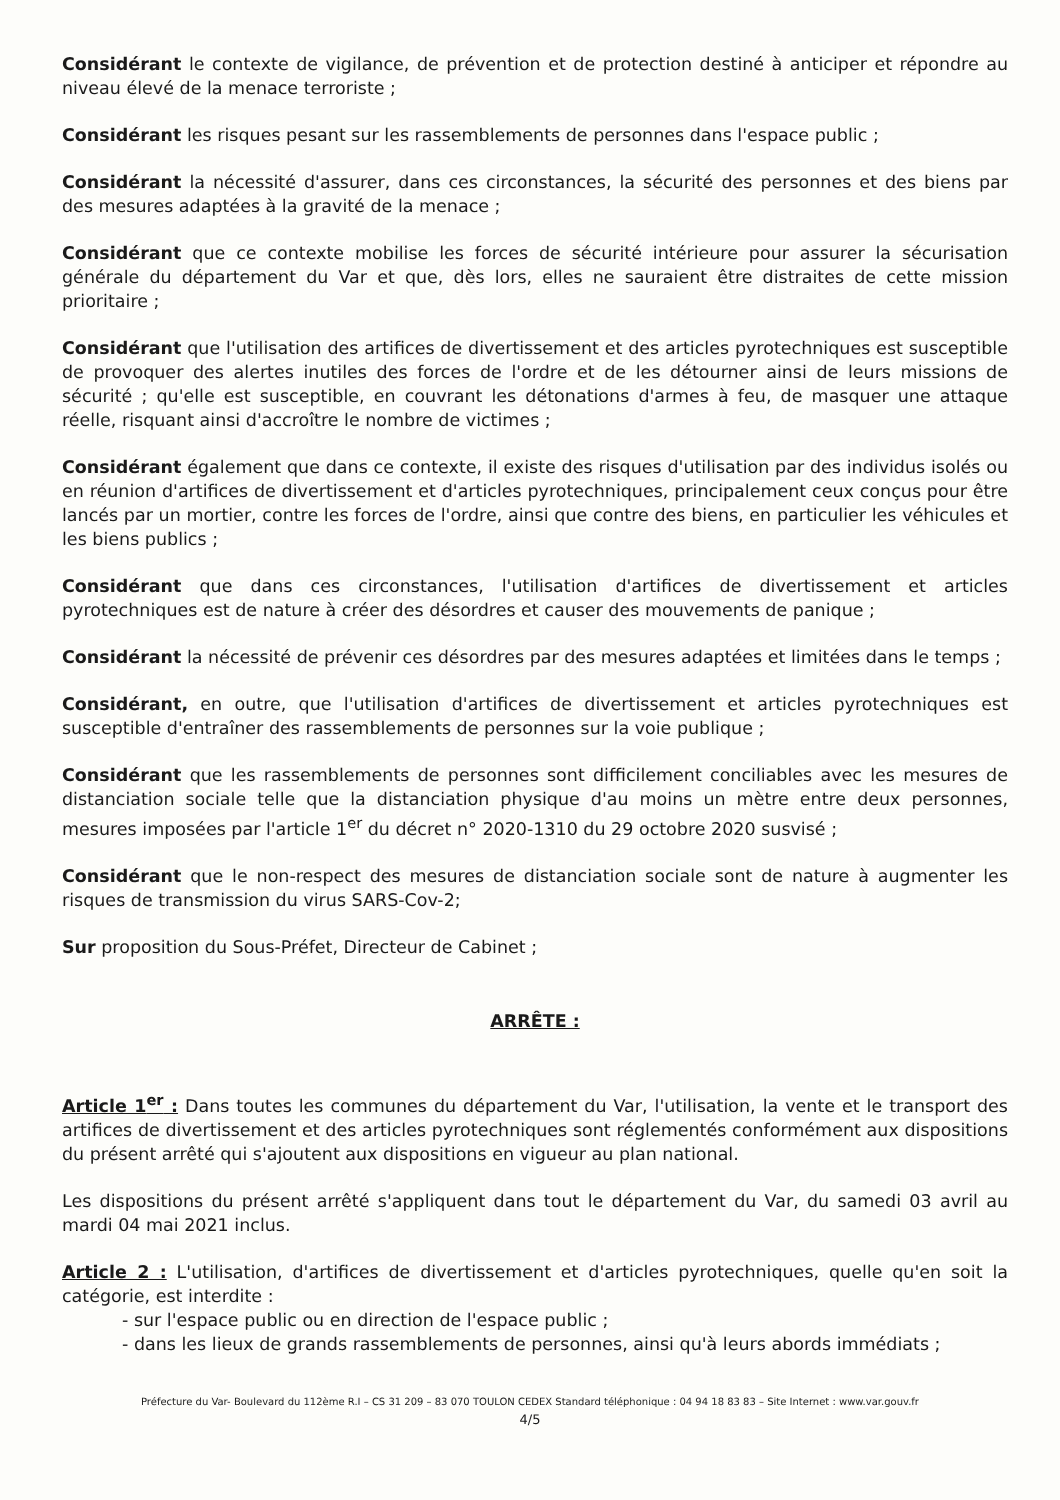Considérant le contexte de vigilance, de prévention et de protection destiné à anticiper et répondre au niveau élevé de la menace terroriste ;
Considérant les risques pesant sur les rassemblements de personnes dans l'espace public ;
Considérant la nécessité d'assurer, dans ces circonstances, la sécurité des personnes et des biens par des mesures adaptées à la gravité de la menace ;
Considérant que ce contexte mobilise les forces de sécurité intérieure pour assurer la sécurisation générale du département du Var et que, dès lors, elles ne sauraient être distraites de cette mission prioritaire ;
Considérant que l'utilisation des artifices de divertissement et des articles pyrotechniques est susceptible de provoquer des alertes inutiles des forces de l'ordre et de les détourner ainsi de leurs missions de sécurité ; qu'elle est susceptible, en couvrant les détonations d'armes à feu, de masquer une attaque réelle, risquant ainsi d'accroître le nombre de victimes ;
Considérant également que dans ce contexte, il existe des risques d'utilisation par des individus isolés ou en réunion d'artifices de divertissement et d'articles pyrotechniques, principalement ceux conçus pour être lancés par un mortier, contre les forces de l'ordre, ainsi que contre des biens, en particulier les véhicules et les biens publics ;
Considérant que dans ces circonstances, l'utilisation d'artifices de divertissement et articles pyrotechniques est de nature à créer des désordres et causer des mouvements de panique ;
Considérant la nécessité de prévenir ces désordres par des mesures adaptées et limitées dans le temps ;
Considérant, en outre, que l'utilisation d'artifices de divertissement et articles pyrotechniques est susceptible d'entraîner des rassemblements de personnes sur la voie publique ;
Considérant que les rassemblements de personnes sont difficilement conciliables avec les mesures de distanciation sociale telle que la distanciation physique d'au moins un mètre entre deux personnes, mesures imposées par l'article 1<sup>er</sup> du décret n° 2020-1310 du 29 octobre 2020 susvisé ;
Considérant que le non-respect des mesures de distanciation sociale sont de nature à augmenter les risques de transmission du virus SARS-Cov-2;
Sur proposition du Sous-Préfet, Directeur de Cabinet ;
ARRÊTE :
Article 1<sup>er</sup> : Dans toutes les communes du département du Var, l'utilisation, la vente et le transport des artifices de divertissement et des articles pyrotechniques sont réglementés conformément aux dispositions du présent arrêté qui s'ajoutent aux dispositions en vigueur au plan national.
Les dispositions du présent arrêté s'appliquent dans tout le département du Var, du samedi 03 avril au mardi 04 mai 2021 inclus.
Article 2 : L'utilisation, d'artifices de divertissement et d'articles pyrotechniques, quelle qu'en soit la catégorie, est interdite :
- sur l'espace public ou en direction de l'espace public ;
- dans les lieux de grands rassemblements de personnes, ainsi qu'à leurs abords immédiats ;
Préfecture du Var- Boulevard du 112ème R.I – CS 31 209 – 83 070 TOULON CEDEX Standard téléphonique : 04 94 18 83 83 – Site Internet : www.var.gouv.fr
4/5